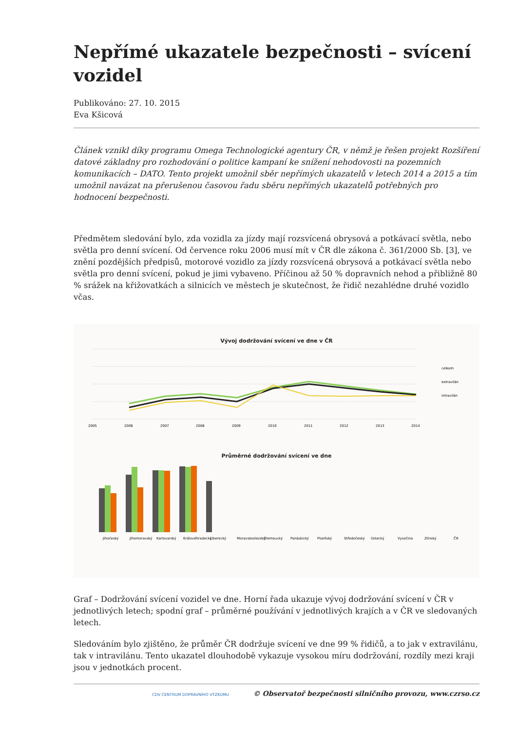Nepřímé ukazatele bezpečnosti – svícení vozidel
Publikováno: 27. 10. 2015
Eva Kšicová
Článek vznikl díky programu Omega Technologické agentury ČR, v němž je řešen projekt Rozšíření datové základny pro rozhodování o politice kampaní ke snížení nehodovosti na pozemních komunikacích – DATO. Tento projekt umožnil sběr nepřímých ukazatelů v letech 2014 a 2015 a tím umožnil navázat na přerušenou časovou řadu sběru nepřímých ukazatelů potřebných pro hodnocení bezpečnosti.
Předmětem sledování bylo, zda vozidla za jízdy mají rozsvícená obrysová a potkávací světla, nebo světla pro denní svícení. Od července roku 2006 musí mít v ČR dle zákona č. 361/2000 Sb. [3], ve znění pozdějších předpisů, motorové vozidlo za jízdy rozsvícená obrysová a potkávací světla nebo světla pro denní svícení, pokud je jimi vybaveno. Příčinou až 50 % dopravních nehod a přibližně 80 % srážek na křižovatkách a silnicích ve městech je skutečnost, že řidič nezahlédne druhé vozidlo včas.
Vývoj dodržování svícení ve dne v ČR
celkem
extravilán
intravilán
2005
2006
2007
2008
2009
2010
2011
2012
2013
2014
Průměrné dodržování svícení ve dne
Jihočeský
Jihomoravský
Karlovarský
Královéhradecký
Liberecký
Moravskoslezský
Olomoucký
Pardubický
Plzeňský
Středočeský
Ústecký
Vysočina
Zlínský
ČR
Graf – Dodržování svícení vozidel ve dne. Horní řada ukazuje vývoj dodržování svícení v ČR v jednotlivých letech; spodní graf – průměrné používání v jednotlivých krajích a v ČR ve sledovaných letech.
Sledováním bylo zjištěno, že průměr ČR dodržuje svícení ve dne 99 % řidičů, a to jak v extravilánu, tak v intravilánu. Tento ukazatel dlouhodobě vykazuje vysokou míru dodržování, rozdíly mezi kraji jsou v jednotkách procent.
CDV CENTRUM DOPRAVNÍHO VÝZKUMU © Observatoř bezpečnosti silničního provozu, www.czrso.cz